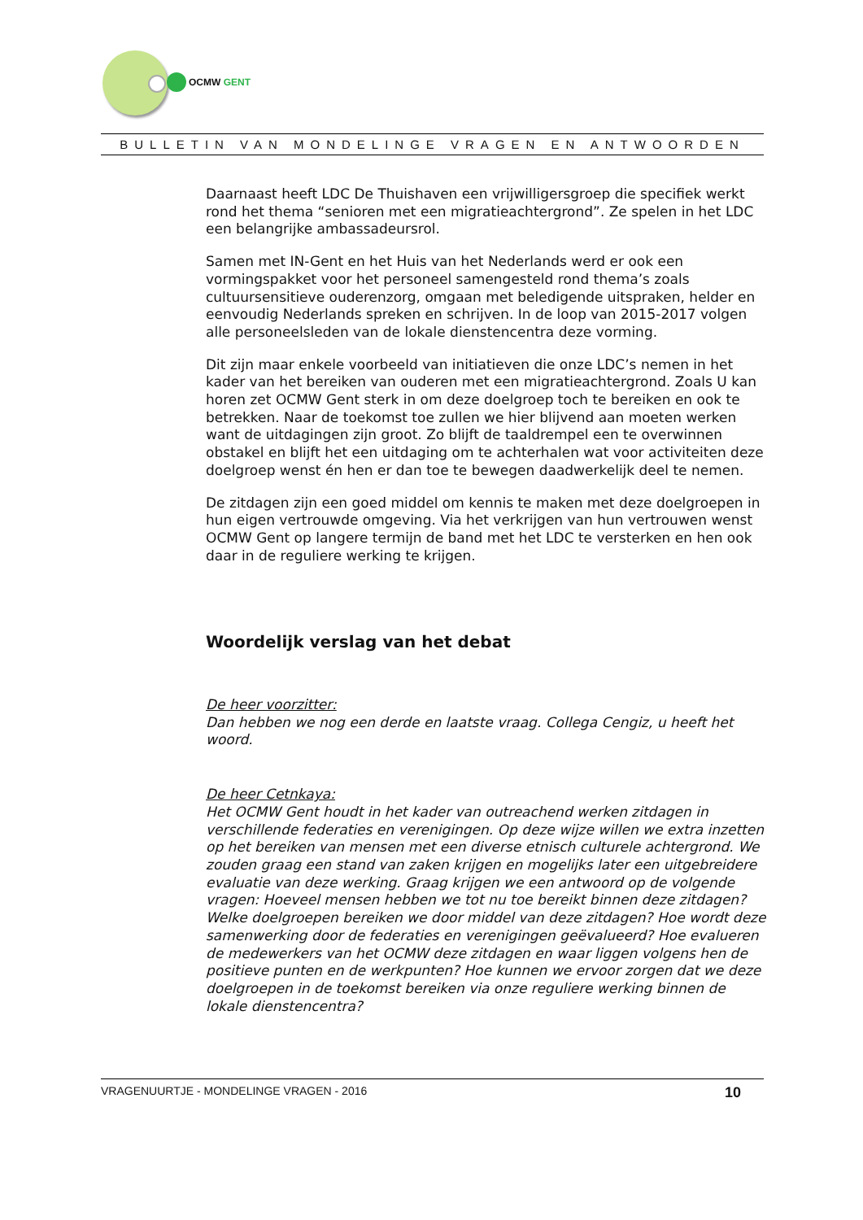OCMW GENT
BULLETIN VAN MONDELINGE VRAGEN EN ANTWOORDEN
Daarnaast heeft LDC De Thuishaven een vrijwilligersgroep die specifiek werkt rond het thema “senioren met een migratieachtergrond”. Ze spelen in het LDC een belangrijke ambassadeursrol.
Samen met IN-Gent en het Huis van het Nederlands werd er ook een vormingspakket voor het personeel samengesteld rond thema’s zoals cultuursensitieve ouderenzorg, omgaan met beledigende uitspraken, helder en eenvoudig Nederlands spreken en schrijven. In de loop van 2015-2017 volgen alle personeelsleden van de lokale dienstencentra deze vorming.
Dit zijn maar enkele voorbeeld van initiatieven die onze LDC’s nemen in het kader van het bereiken van ouderen met een migratieachtergrond. Zoals U kan horen zet OCMW Gent sterk in om deze doelgroep toch te bereiken en ook te betrekken. Naar de toekomst toe zullen we hier blijvend aan moeten werken want de uitdagingen zijn groot. Zo blijft de taaldrempel een te overwinnen obstakel en blijft het een uitdaging om te achterhalen wat voor activiteiten deze doelgroep wenst én hen er dan toe te bewegen daadwerkelijk deel te nemen.
De zitdagen zijn een goed middel om kennis te maken met deze doelgroepen in hun eigen vertrouwde omgeving. Via het verkrijgen van hun vertrouwen wenst OCMW Gent op langere termijn de band met het LDC te versterken en hen ook daar in de reguliere werking te krijgen.
Woordelijk verslag van het debat
De heer voorzitter:
Dan hebben we nog een derde en laatste vraag. Collega Cengiz, u heeft het woord.
De heer Cetnkaya:
Het OCMW Gent houdt in het kader van outreachend werken zitdagen in verschillende federaties en verenigingen. Op deze wijze willen we extra inzetten op het bereiken van mensen met een diverse etnisch culturele achtergrond. We zouden graag een stand van zaken krijgen en mogelijks later een uitgebreidere evaluatie van deze werking. Graag krijgen we een antwoord op de volgende vragen: Hoeveel mensen hebben we tot nu toe bereikt binnen deze zitdagen? Welke doelgroepen bereiken we door middel van deze zitdagen? Hoe wordt deze samenwerking door de federaties en verenigingen geëvalueerd? Hoe evalueren de medewerkers van het OCMW deze zitdagen en waar liggen volgens hen de positieve punten en de werkpunten? Hoe kunnen we ervoor zorgen dat we deze doelgroepen in de toekomst bereiken via onze reguliere werking binnen de lokale dienstencentra?
VRAGENUURTJE - MONDELINGE VRAGEN - 2016 10